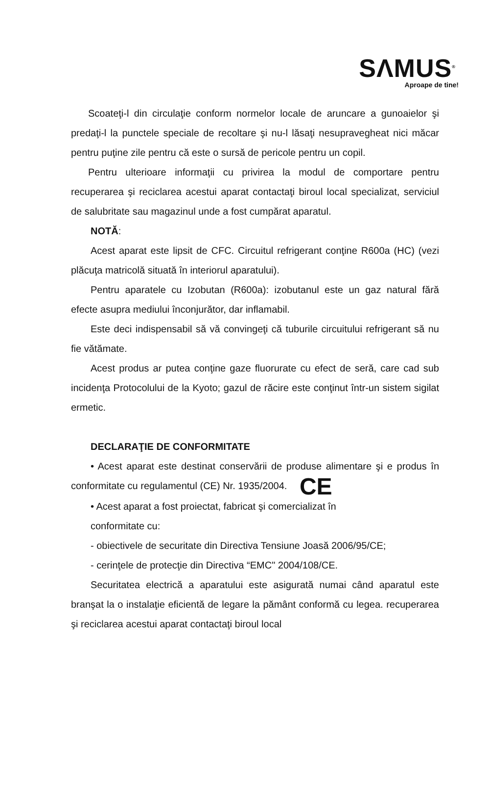SΛMUS<sup>®</sup>
Aproape de tine!
Scoateţi-l din circulaţie conform normelor locale de aruncare a gunoaielor şi predaţi-l la punctele speciale de recoltare şi nu-l lăsaţi nesupravegheat nici măcar pentru puţine zile pentru că este o sursă de pericole pentru un copil.
Pentru ulterioare informaţii cu privirea la modul de comportare pentru recuperarea şi reciclarea acestui aparat contactaţi biroul local specializat, serviciul de salubritate sau magazinul unde a fost cumpărat aparatul.
NOTĂ:
Acest aparat este lipsit de CFC. Circuitul refrigerant conţine R600a (HC) (vezi plăcuţa matricolă situată în interiorul aparatului).
Pentru aparatele cu Izobutan (R600a): izobutanul este un gaz natural fără efecte asupra mediului înconjurător, dar inflamabil.
Este deci indispensabil să vă convingeţi că tuburile circuitului refrigerant să nu fie vătămate.
Acest produs ar putea conţine gaze fluorurate cu efect de seră, care cad sub incidenţa Protocolului de la Kyoto; gazul de răcire este conţinut într-un sistem sigilat ermetic.
DECLARAŢIE DE CONFORMITATE
• Acest aparat este destinat conservării de produse alimentare şi e produs în conformitate cu regulamentul (CE) Nr. 1935/2004. CE
• Acest aparat a fost proiectat, fabricat şi comercializat în
conformitate cu:
- obiectivele de securitate din Directiva Tensiune Joasă 2006/95/CE;
- cerinţele de protecţie din Directiva “EMC" 2004/108/CE.
Securitatea electrică a aparatului este asigurată numai când aparatul este branşat la o instalaţie eficientă de legare la pământ conformă cu legea. recuperarea şi reciclarea acestui aparat contactaţi biroul local